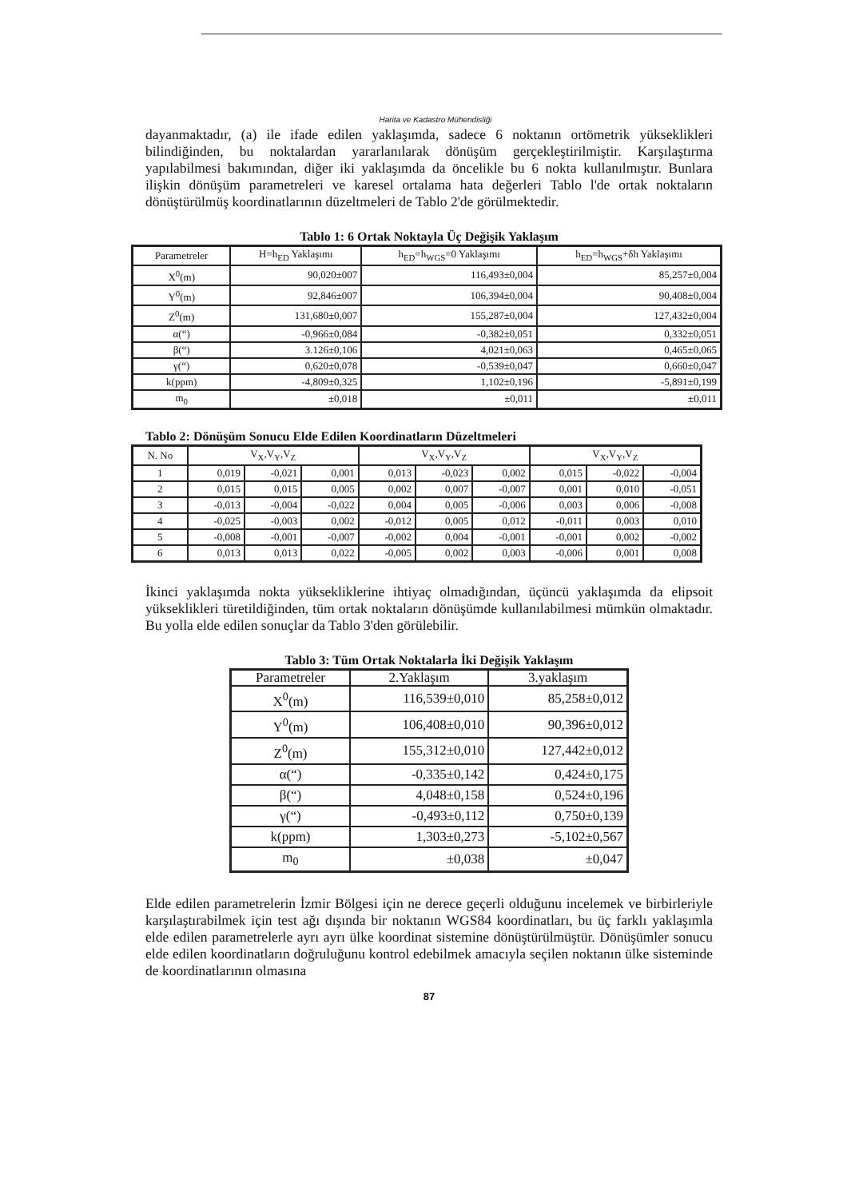Harita ve Kadastro Mühendisliği
dayanmaktadır, (a) ile ifade edilen yaklaşımda, sadece 6 noktanın ortömetrik yükseklikleri bilindiğinden, bu noktalardan yararlanılarak dönüşüm gerçekleştirilmiştir. Karşılaştırma yapılabilmesi bakımından, diğer iki yaklaşımda da öncelikle bu 6 nokta kullanılmıştır. Bunlara ilişkin dönüşüm parametreleri ve karesel ortalama hata değerleri Tablo l'de ortak noktaların dönüştürülmüş koordinatlarının düzeltmeleri de Tablo 2'de görülmektedir.
Tablo 1: 6 Ortak Noktayla Üç Değişik Yaklaşım
| Parametreler | H=h<sub>ED</sub> Yaklaşımı | h<sub>ED</sub>=h<sub>WGS</sub>=0 Yaklaşımı | h<sub>ED</sub>=h<sub>WGS</sub>+δh Yaklaşımı |
| --- | --- | --- | --- |
| X<sup>0</sup>(m) | 90,020±007 | 116,493±0,004 | 85,257±0,004 |
| Y<sup>0</sup>(m) | 92,846±007 | 106,394±0,004 | 90,408±0,004 |
| Z<sup>0</sup>(m) | 131,680±0,007 | 155,287±0,004 | 127,432±0,004 |
| α(“) | -0,966±0,084 | -0,382±0,051 | 0,332±0,051 |
| β(“) | 3.126±0,106 | 4,021±0,063 | 0,465±0,065 |
| γ(“) | 0,620±0,078 | -0,539±0,047 | 0,660±0,047 |
| k(ppm) | -4,809±0,325 | 1,102±0,196 | -5,891±0,199 |
| m<sub>0</sub> | ±0,018 | ±0,011 | ±0,011 |
Tablo 2: Dönüşüm Sonucu Elde Edilen Koordinatların Düzeltmeleri
| N. No | V<sub>X</sub>,V<sub>Y</sub>,V<sub>Z</sub> | | | V<sub>X</sub>,V<sub>Y</sub>,V<sub>Z</sub> | | | V<sub>X</sub>,V<sub>Y</sub>,V<sub>Z</sub> | | |
| --- | --- | --- | --- | --- | --- | --- | --- | --- | --- |
| 1 | 0,019 | -0,021 | 0,001 | 0,013 | -0,023 | 0,002 | 0,015 | -0,022 | -0,004 |
| 2 | 0,015 | 0,015 | 0,005 | 0,002 | 0,007 | -0,007 | 0,001 | 0,010 | -0,051 |
| 3 | -0,013 | -0,004 | -0,022 | 0,004 | 0,005 | -0,006 | 0,003 | 0,006 | -0,008 |
| 4 | -0,025 | -0,003 | 0,002 | -0,012 | 0,005 | 0,012 | -0,011 | 0,003 | 0,010 |
| 5 | -0,008 | -0,001 | -0,007 | -0,002 | 0,004 | -0,001 | -0,001 | 0,002 | -0,002 |
| 6 | 0,013 | 0,013 | 0,022 | -0,005 | 0,002 | 0,003 | -0,006 | 0,001 | 0,008 |
İkinci yaklaşımda nokta yüksekliklerine ihtiyaç olmadığından, üçüncü yaklaşımda da elipsoit yükseklikleri türetildiğinden, tüm ortak noktaların dönüşümde kullanılabilmesi mümkün olmaktadır. Bu yolla elde edilen sonuçlar da Tablo 3'den görülebilir.
Tablo 3: Tüm Ortak Noktalarla İki Değişik Yaklaşım
| Parametreler | 2.Yaklaşım | 3.yaklaşım |
| --- | --- | --- |
| X<sup>0</sup>(m) | 116,539±0,010 | 85,258±0,012 |
| Y<sup>0</sup>(m) | 106,408±0,010 | 90,396±0,012 |
| Z<sup>0</sup>(m) | 155,312±0,010 | 127,442±0,012 |
| α(“) | -0,335±0,142 | 0,424±0,175 |
| β(“) | 4,048±0,158 | 0,524±0,196 |
| γ(“) | -0,493±0,112 | 0,750±0,139 |
| k(ppm) | 1,303±0,273 | -5,102±0,567 |
| m<sub>0</sub> | ±0,038 | ±0,047 |
Elde edilen parametrelerin İzmir Bölgesi için ne derece geçerli olduğunu incelemek ve birbirleriyle karşılaştırabilmek için test ağı dışında bir noktanın WGS84 koordinatları, bu üç farklı yaklaşımla elde edilen parametrelerle ayrı ayrı ülke koordinat sistemine dönüştürülmüştür. Dönüşümler sonucu elde edilen koordinatların doğruluğunu kontrol edebilmek amacıyla seçilen noktanın ülke sisteminde de koordinatlarının olmasına
87